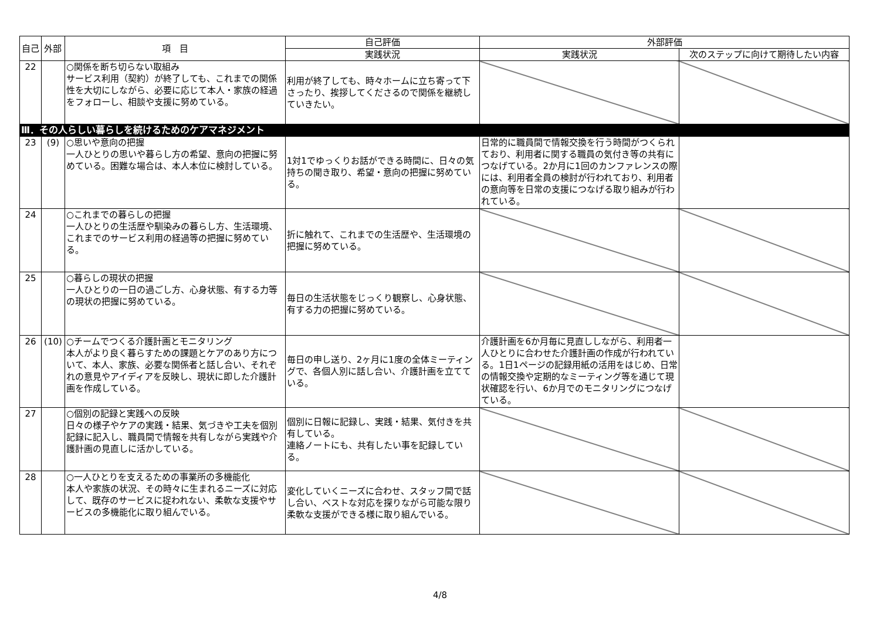| 自己 | 外部 | 項 目 | 自己評価 | 外部評価 | |
| --- | --- | --- | --- | --- | --- |
| | | | 実践状況 | 実践状況 | 次のステップに向けて期待したい内容 |
| 22 | | ○関係を断ち切らない取組み サービス利用（契約）が終了しても、これまでの関係性を大切にしながら、必要に応じて本人・家族の経過をフォローし、相談や支援に努めている。 | 利用が終了しても、時々ホームに立ち寄って下さったり、挨拶してくださるので関係を継続していきたい。 | | |
| Ⅲ．その人らしい暮らしを続けるためのケアマネジメント | | | | | |
| 23 | (9) | ○思いや意向の把握 一人ひとりの思いや暮らし方の希望、意向の把握に努めている。困難な場合は、本人本位に検討している。 | 1対1でゆっくりお話ができる時間に、日々の気持ちの聞き取り、希望・意向の把握に努めている。 | 日常的に職員間で情報交換を行う時間がつくられており、利用者に関する職員の気付き等の共有につなげている。2か月に1回のカンファレンスの際には、利用者全員の検討が行われており、利用者の意向等を日常の支援につなげる取り組みが行われている。 | |
| 24 | | ○これまでの暮らしの把握 一人ひとりの生活歴や馴染みの暮らし方、生活環境、これまでのサービス利用の経過等の把握に努めている。 | 折に触れて、これまでの生活歴や、生活環境の把握に努めている。 | | |
| 25 | | ○暮らしの現状の把握 一人ひとりの一日の過ごし方、心身状態、有する力等の現状の把握に努めている。 | 毎日の生活状態をじっくり観察し、心身状態、有する力の把握に努めている。 | | |
| 26 | (10) | ○チームでつくる介護計画とモニタリング 本人がより良く暮らすための課題とケアのあり方について、本人、家族、必要な関係者と話し合い、それぞれの意見やアイディアを反映し、現状に即した介護計画を作成している。 | 毎日の申し送り、2ヶ月に1度の全体ミーティングで、各個人別に話し合い、介護計画を立てている。 | 介護計画を6か月毎に見直ししながら、利用者一人ひとりに合わせた介護計画の作成が行われている。1日1ページの記録用紙の活用をはじめ、日常の情報交換や定期的なミーティング等を通じて現状確認を行い、6か月でのモニタリングにつなげている。 | |
| 27 | | ○個別の記録と実践への反映 日々の様子やケアの実践・結果、気づきや工夫を個別記録に記入し、職員間で情報を共有しながら実践や介護計画の見直しに活かしている。 | 個別に日報に記録し、実践・結果、気付きを共有している。 連絡ノートにも、共有したい事を記録している。 | | |
| 28 | | ○一人ひとりを支えるための事業所の多機能化 本人や家族の状況、その時々に生まれるニーズに対応して、既存のサービスに捉われない、柔軟な支援やサービスの多機能化に取り組んでいる。 | 変化していくニーズに合わせ、スタッフ間で話し合い、ベストな対応を探りながら可能な限り柔軟な支援ができる様に取り組んでいる。 | | |
4/8